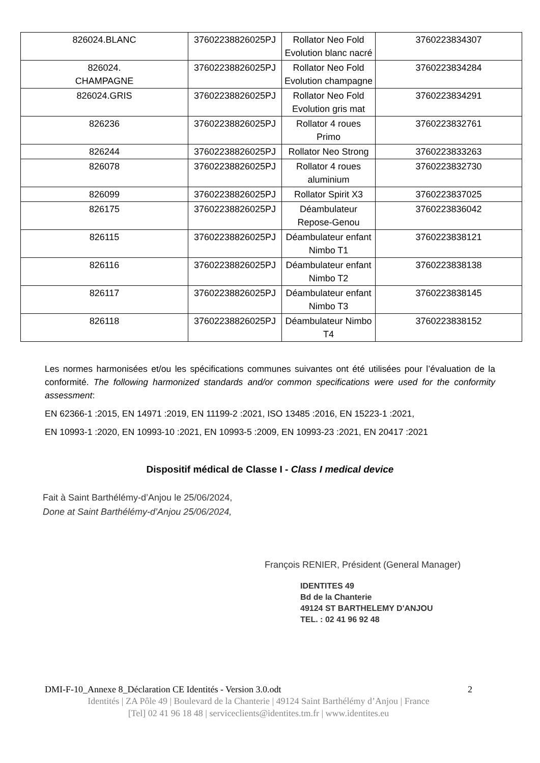| 826024.BLANC | 37602238826025PJ | Rollator Neo Fold Evolution blanc nacré | 3760223834307 |
| 826024. CHAMPAGNE | 37602238826025PJ | Rollator Neo Fold Evolution champagne | 3760223834284 |
| 826024.GRIS | 37602238826025PJ | Rollator Neo Fold Evolution gris mat | 3760223834291 |
| 826236 | 37602238826025PJ | Rollator 4 roues Primo | 3760223832761 |
| 826244 | 37602238826025PJ | Rollator Neo Strong | 3760223833263 |
| 826078 | 37602238826025PJ | Rollator 4 roues aluminium | 3760223832730 |
| 826099 | 37602238826025PJ | Rollator Spirit X3 | 3760223837025 |
| 826175 | 37602238826025PJ | Déambulateur Repose-Genou | 3760223836042 |
| 826115 | 37602238826025PJ | Déambulateur enfant Nimbo T1 | 3760223838121 |
| 826116 | 37602238826025PJ | Déambulateur enfant Nimbo T2 | 3760223838138 |
| 826117 | 37602238826025PJ | Déambulateur enfant Nimbo T3 | 3760223838145 |
| 826118 | 37602238826025PJ | Déambulateur Nimbo T4 | 3760223838152 |
Les normes harmonisées et/ou les spécifications communes suivantes ont été utilisées pour l’évaluation de la conformité. The following harmonized standards and/or common specifications were used for the conformity assessment:
EN 62366-1 :2015, EN 14971 :2019, EN 11199-2 :2021, ISO 13485 :2016, EN 15223-1 :2021,
EN 10993-1 :2020, EN 10993-10 :2021, EN 10993-5 :2009, EN 10993-23 :2021, EN 20417 :2021
Dispositif médical de Classe I - Class I medical device
Fait à Saint Barthélémy-d’Anjou le 25/06/2024,
Done at Saint Barthélémy-d’Anjou 25/06/2024,
François RENIER, Président (General Manager)
IDENTITES 49
Bd de la Chanterie
49124 ST BARTHELEMY D'ANJOU
TEL. : 02 41 96 92 48
DMI-F-10_Annexe 8_Déclaration CE Identités - Version 3.0.odt 2
Identités | ZA Pôle 49 | Boulevard de la Chanterie | 49124 Saint Barthélémy d’Anjou | France
[Tel] 02 41 96 18 48 | serviceclients@identites.tm.fr | www.identites.eu